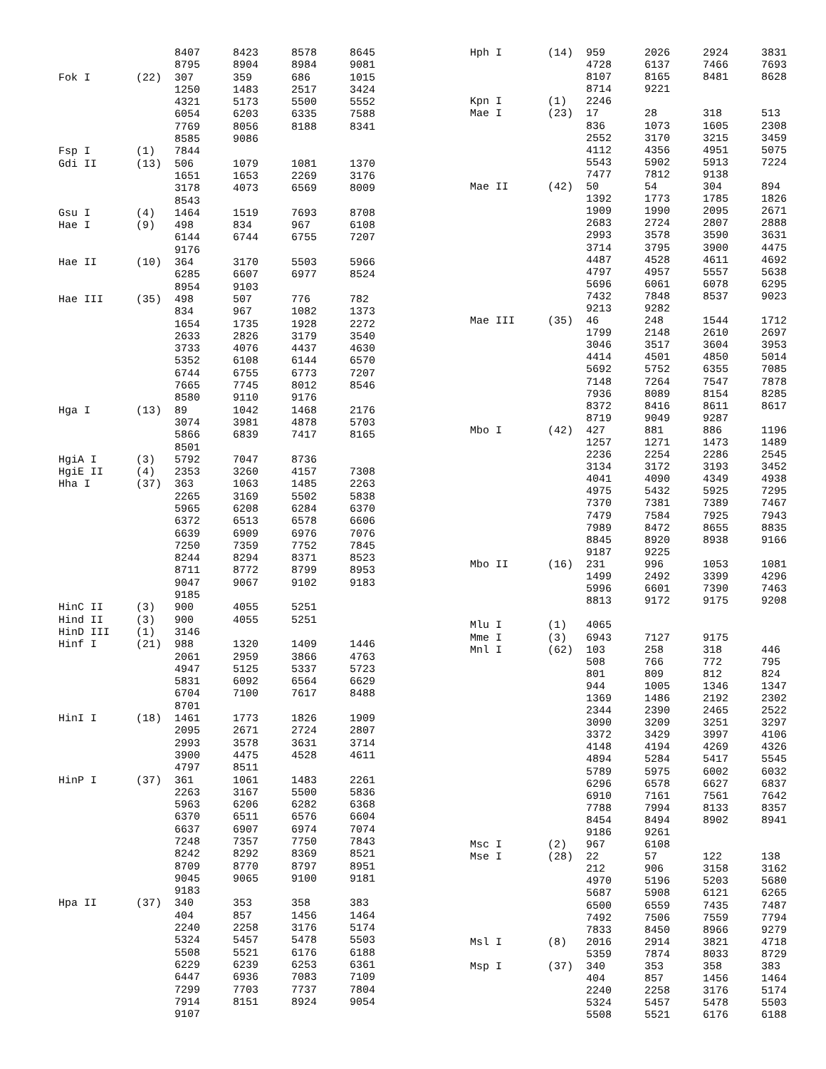| | | 8407 | 8423 | 8578 | 8645 |
| | | 8795 | 8904 | 8984 | 9081 |
| Fok I | (22) | 307 | 359 | 686 | 1015 |
| | | 1250 | 1483 | 2517 | 3424 |
| | | 4321 | 5173 | 5500 | 5552 |
| | | 6054 | 6203 | 6335 | 7588 |
| | | 7769 | 8056 | 8188 | 8341 |
| | | 8585 | 9086 | | |
| Fsp I | (1) | 7844 | | | |
| Gdi II | (13) | 506 | 1079 | 1081 | 1370 |
| | | 1651 | 1653 | 2269 | 3176 |
| | | 3178 | 4073 | 6569 | 8009 |
| | | 8543 | | | |
| Gsu I | (4) | 1464 | 1519 | 7693 | 8708 |
| Hae I | (9) | 498 | 834 | 967 | 6108 |
| | | 6144 | 6744 | 6755 | 7207 |
| | | 9176 | | | |
| Hae II | (10) | 364 | 3170 | 5503 | 5966 |
| | | 6285 | 6607 | 6977 | 8524 |
| | | 8954 | 9103 | | |
| Hae III | (35) | 498 | 507 | 776 | 782 |
| | | 834 | 967 | 1082 | 1373 |
| | | 1654 | 1735 | 1928 | 2272 |
| | | 2633 | 2826 | 3179 | 3540 |
| | | 3733 | 4076 | 4437 | 4630 |
| | | 5352 | 6108 | 6144 | 6570 |
| | | 6744 | 6755 | 6773 | 7207 |
| | | 7665 | 7745 | 8012 | 8546 |
| | | 8580 | 9110 | 9176 | |
| Hga I | (13) | 89 | 1042 | 1468 | 2176 |
| | | 3074 | 3981 | 4878 | 5703 |
| | | 5866 | 6839 | 7417 | 8165 |
| | | 8501 | | | |
| HgiA I | (3) | 5792 | 7047 | 8736 | |
| HgiE II | (4) | 2353 | 3260 | 4157 | 7308 |
| Hha I | (37) | 363 | 1063 | 1485 | 2263 |
| | | 2265 | 3169 | 5502 | 5838 |
| | | 5965 | 6208 | 6284 | 6370 |
| | | 6372 | 6513 | 6578 | 6606 |
| | | 6639 | 6909 | 6976 | 7076 |
| | | 7250 | 7359 | 7752 | 7845 |
| | | 8244 | 8294 | 8371 | 8523 |
| | | 8711 | 8772 | 8799 | 8953 |
| | | 9047 | 9067 | 9102 | 9183 |
| | | 9185 | | | |
| HinC II | (3) | 900 | 4055 | 5251 | |
| Hind II | (3) | 900 | 4055 | 5251 | |
| HinD III | (1) | 3146 | | | |
| Hinf I | (21) | 988 | 1320 | 1409 | 1446 |
| | | 2061 | 2959 | 3866 | 4763 |
| | | 4947 | 5125 | 5337 | 5723 |
| | | 5831 | 6092 | 6564 | 6629 |
| | | 6704 | 7100 | 7617 | 8488 |
| | | 8701 | | | |
| HinI I | (18) | 1461 | 1773 | 1826 | 1909 |
| | | 2095 | 2671 | 2724 | 2807 |
| | | 2993 | 3578 | 3631 | 3714 |
| | | 3900 | 4475 | 4528 | 4611 |
| | | 4797 | 8511 | | |
| HinP I | (37) | 361 | 1061 | 1483 | 2261 |
| | | 2263 | 3167 | 5500 | 5836 |
| | | 5963 | 6206 | 6282 | 6368 |
| | | 6370 | 6511 | 6576 | 6604 |
| | | 6637 | 6907 | 6974 | 7074 |
| | | 7248 | 7357 | 7750 | 7843 |
| | | 8242 | 8292 | 8369 | 8521 |
| | | 8709 | 8770 | 8797 | 8951 |
| | | 9045 | 9065 | 9100 | 9181 |
| | | 9183 | | | |
| Hpa II | (37) | 340 | 353 | 358 | 383 |
| | | 404 | 857 | 1456 | 1464 |
| | | 2240 | 2258 | 3176 | 5174 |
| | | 5324 | 5457 | 5478 | 5503 |
| | | 5508 | 5521 | 6176 | 6188 |
| | | 6229 | 6239 | 6253 | 6361 |
| | | 6447 | 6936 | 7083 | 7109 |
| | | 7299 | 7703 | 7737 | 7804 |
| | | 7914 | 8151 | 8924 | 9054 |
| | | 9107 | | | |
| Hph I | (14) | 959 | 2026 | 2924 | 3831 |
| | | 4728 | 6137 | 7466 | 7693 |
| | | 8107 | 8165 | 8481 | 8628 |
| | | 8714 | 9221 | | |
| Kpn I | (1) | 2246 | | | |
| Mae I | (23) | 17 | 28 | 318 | 513 |
| | | 836 | 1073 | 1605 | 2308 |
| | | 2552 | 3170 | 3215 | 3459 |
| | | 4112 | 4356 | 4951 | 5075 |
| | | 5543 | 5902 | 5913 | 7224 |
| | | 7477 | 7812 | 9138 | |
| Mae II | (42) | 50 | 54 | 304 | 894 |
| | | 1392 | 1773 | 1785 | 1826 |
| | | 1909 | 1990 | 2095 | 2671 |
| | | 2683 | 2724 | 2807 | 2888 |
| | | 2993 | 3578 | 3590 | 3631 |
| | | 3714 | 3795 | 3900 | 4475 |
| | | 4487 | 4528 | 4611 | 4692 |
| | | 4797 | 4957 | 5557 | 5638 |
| | | 5696 | 6061 | 6078 | 6295 |
| | | 7432 | 7848 | 8537 | 9023 |
| | | 9213 | 9282 | | |
| Mae III | (35) | 46 | 248 | 1544 | 1712 |
| | | 1799 | 2148 | 2610 | 2697 |
| | | 3046 | 3517 | 3604 | 3953 |
| | | 4414 | 4501 | 4850 | 5014 |
| | | 5692 | 5752 | 6355 | 7085 |
| | | 7148 | 7264 | 7547 | 7878 |
| | | 7936 | 8089 | 8154 | 8285 |
| | | 8372 | 8416 | 8611 | 8617 |
| | | 8719 | 9049 | 9287 | |
| Mbo I | (42) | 427 | 881 | 886 | 1196 |
| | | 1257 | 1271 | 1473 | 1489 |
| | | 2236 | 2254 | 2286 | 2545 |
| | | 3134 | 3172 | 3193 | 3452 |
| | | 4041 | 4090 | 4349 | 4938 |
| | | 4975 | 5432 | 5925 | 7295 |
| | | 7370 | 7381 | 7389 | 7467 |
| | | 7479 | 7584 | 7925 | 7943 |
| | | 7989 | 8472 | 8655 | 8835 |
| | | 8845 | 8920 | 8938 | 9166 |
| | | 9187 | 9225 | | |
| Mbo II | (16) | 231 | 996 | 1053 | 1081 |
| | | 1499 | 2492 | 3399 | 4296 |
| | | 5996 | 6601 | 7390 | 7463 |
| | | 8813 | 9172 | 9175 | 9208 |
| Mlu I | (1) | 4065 | | | |
| Mme I | (3) | 6943 | 7127 | 9175 | |
| Mnl I | (62) | 103 | 258 | 318 | 446 |
| | | 508 | 766 | 772 | 795 |
| | | 801 | 809 | 812 | 824 |
| | | 944 | 1005 | 1346 | 1347 |
| | | 1369 | 1486 | 2192 | 2302 |
| | | 2344 | 2390 | 2465 | 2522 |
| | | 3090 | 3209 | 3251 | 3297 |
| | | 3372 | 3429 | 3997 | 4106 |
| | | 4148 | 4194 | 4269 | 4326 |
| | | 4894 | 5284 | 5417 | 5545 |
| | | 5789 | 5975 | 6002 | 6032 |
| | | 6296 | 6578 | 6627 | 6837 |
| | | 6910 | 7161 | 7561 | 7642 |
| | | 7788 | 7994 | 8133 | 8357 |
| | | 8454 | 8494 | 8902 | 8941 |
| | | 9186 | 9261 | | |
| Msc I | (2) | 967 | 6108 | | |
| Mse I | (28) | 22 | 57 | 122 | 138 |
| | | 212 | 906 | 3158 | 3162 |
| | | 4970 | 5196 | 5203 | 5680 |
| | | 5687 | 5908 | 6121 | 6265 |
| | | 6500 | 6559 | 7435 | 7487 |
| | | 7492 | 7506 | 7559 | 7794 |
| | | 7833 | 8450 | 8966 | 9279 |
| Msl I | (8) | 2016 | 2914 | 3821 | 4718 |
| | | 5359 | 7874 | 8033 | 8729 |
| Msp I | (37) | 340 | 353 | 358 | 383 |
| | | 404 | 857 | 1456 | 1464 |
| | | 2240 | 2258 | 3176 | 5174 |
| | | 5324 | 5457 | 5478 | 5503 |
| | | 5508 | 5521 | 6176 | 6188 |